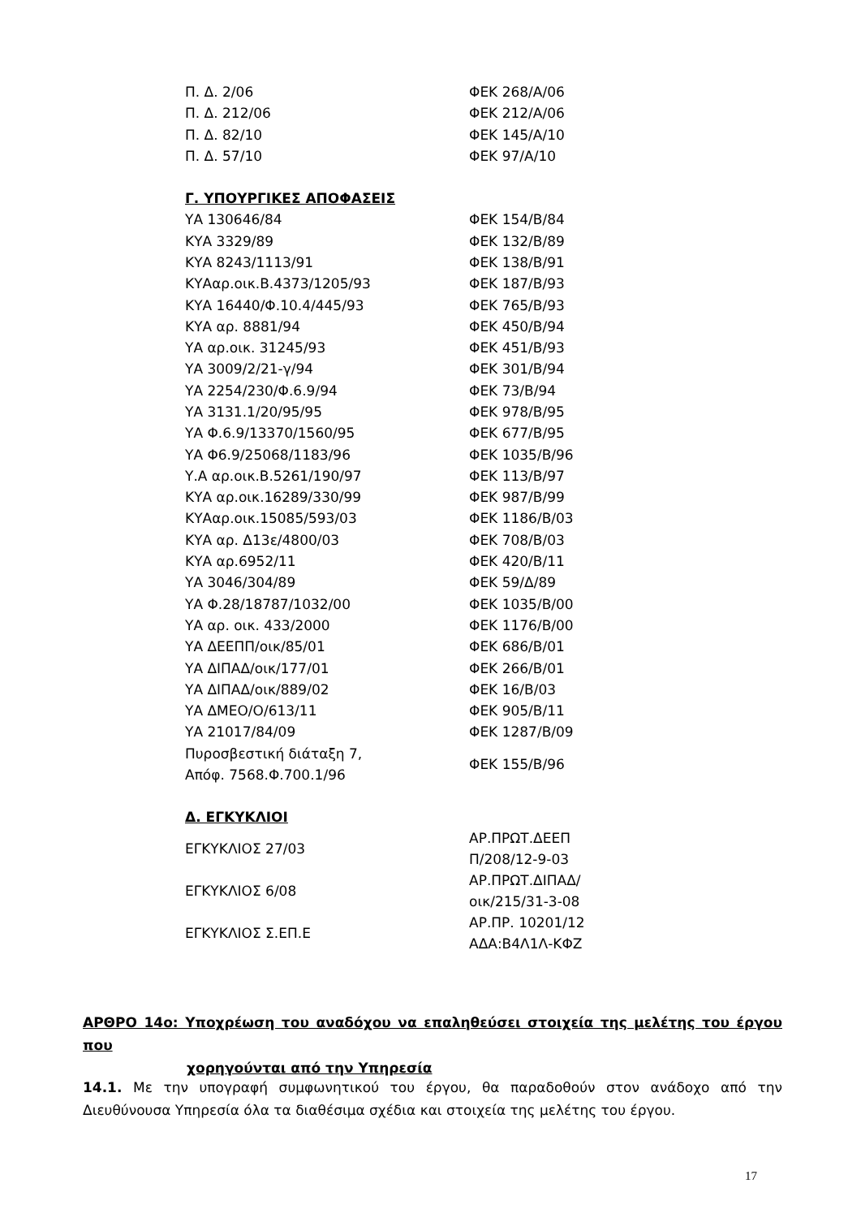| Π. Δ. 2/06 | ΦΕΚ 268/Α/06 |
| Π. Δ. 212/06 | ΦΕΚ 212/Α/06 |
| Π. Δ. 82/10 | ΦΕΚ 145/Α/10 |
| Π. Δ. 57/10 | ΦΕΚ 97/Α/10 |
Γ. ΥΠΟΥΡΓΙΚΕΣ ΑΠΟΦΑΣΕΙΣ
| ΥΑ 130646/84 | ΦΕΚ 154/Β/84 |
| ΚΥΑ 3329/89 | ΦΕΚ 132/Β/89 |
| ΚΥΑ 8243/1113/91 | ΦΕΚ 138/Β/91 |
| ΚΥΑαρ.οικ.Β.4373/1205/93 | ΦΕΚ 187/Β/93 |
| ΚΥΑ 16440/Φ.10.4/445/93 | ΦΕΚ 765/Β/93 |
| ΚΥΑ αρ. 8881/94 | ΦΕΚ 450/Β/94 |
| ΥΑ αρ.οικ. 31245/93 | ΦΕΚ 451/Β/93 |
| ΥΑ 3009/2/21-γ/94 | ΦΕΚ 301/Β/94 |
| ΥΑ 2254/230/Φ.6.9/94 | ΦΕΚ 73/Β/94 |
| ΥΑ 3131.1/20/95/95 | ΦΕΚ 978/Β/95 |
| ΥΑ Φ.6.9/13370/1560/95 | ΦΕΚ 677/Β/95 |
| ΥΑ Φ6.9/25068/1183/96 | ΦΕΚ 1035/Β/96 |
| Υ.Α αρ.οικ.Β.5261/190/97 | ΦΕΚ 113/Β/97 |
| ΚΥΑ αρ.οικ.16289/330/99 | ΦΕΚ 987/Β/99 |
| ΚΥΑαρ.οικ.15085/593/03 | ΦΕΚ 1186/Β/03 |
| ΚΥΑ αρ. Δ13ε/4800/03 | ΦΕΚ 708/Β/03 |
| ΚΥΑ αρ.6952/11 | ΦΕΚ 420/Β/11 |
| ΥΑ 3046/304/89 | ΦΕΚ 59/Δ/89 |
| ΥΑ Φ.28/18787/1032/00 | ΦΕΚ 1035/Β/00 |
| ΥΑ αρ. οικ. 433/2000 | ΦΕΚ 1176/Β/00 |
| ΥΑ ΔΕΕΠΠ/οικ/85/01 | ΦΕΚ 686/Β/01 |
| ΥΑ ΔΙΠΑΔ/οικ/177/01 | ΦΕΚ 266/Β/01 |
| ΥΑ ΔΙΠΑΔ/οικ/889/02 | ΦΕΚ 16/Β/03 |
| ΥΑ ΔΜΕΟ/Ο/613/11 | ΦΕΚ 905/Β/11 |
| ΥΑ 21017/84/09 | ΦΕΚ 1287/Β/09 |
| Πυροσβεστική διάταξη 7, Απόφ. 7568.Φ.700.1/96 | ΦΕΚ 155/Β/96 |
Δ. ΕΓΚΥΚΛΙΟΙ
| ΕΓΚΥΚΛΙΟΣ 27/03 | ΑΡ.ΠΡΩΤ.ΔΕΕΠ Π/208/12-9-03 |
| ΕΓΚΥΚΛΙΟΣ 6/08 | ΑΡ.ΠΡΩΤ.ΔΙΠΑΔ/ οικ/215/31-3-08 |
| ΕΓΚΥΚΛΙΟΣ Σ.ΕΠ.Ε | ΑΡ.ΠΡ. 10201/12 ΑΔΑ:Β4Λ1Λ-ΚΦΖ |
ΑΡΘΡΟ 14ο: Υποχρέωση του αναδόχου να επαληθεύσει στοιχεία της μελέτης του έργου που
χορηγούνται από την Υπηρεσία
14.1. Με την υπογραφή συμφωνητικού του έργου, θα παραδοθούν στον ανάδοχο από την Διευθύνουσα Υπηρεσία όλα τα διαθέσιμα σχέδια και στοιχεία της μελέτης του έργου.
17